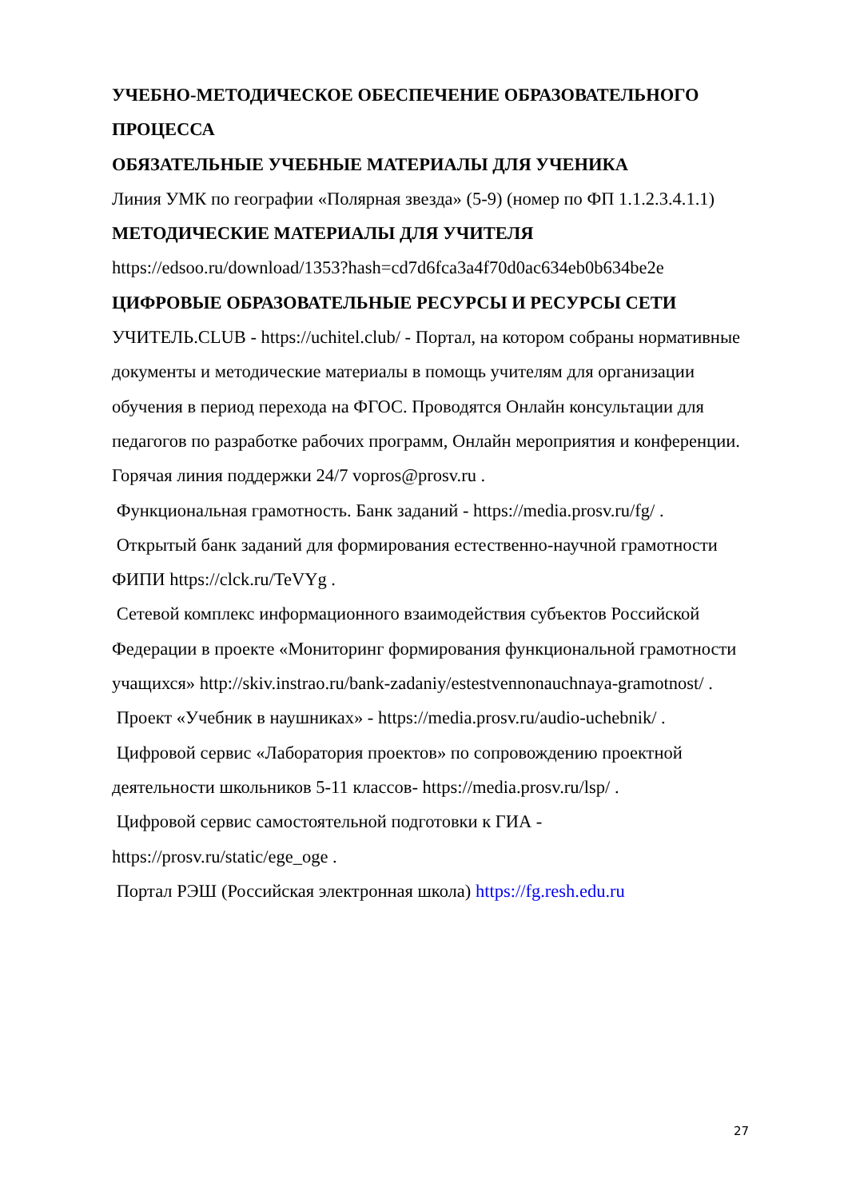УЧЕБНО-МЕТОДИЧЕСКОЕ ОБЕСПЕЧЕНИЕ ОБРАЗОВАТЕЛЬНОГО ПРОЦЕССА
ОБЯЗАТЕЛЬНЫЕ УЧЕБНЫЕ МАТЕРИАЛЫ ДЛЯ УЧЕНИКА
Линия УМК по географии «Полярная звезда» (5-9) (номер по ФП 1.1.2.3.4.1.1)
МЕТОДИЧЕСКИЕ МАТЕРИАЛЫ ДЛЯ УЧИТЕЛЯ
https://edsoo.ru/download/1353?hash=cd7d6fca3a4f70d0ac634eb0b634be2e
ЦИФРОВЫЕ ОБРАЗОВАТЕЛЬНЫЕ РЕСУРСЫ И РЕСУРСЫ СЕТИ
УЧИТЕЛЬ.CLUB - https://uchitel.club/ - Портал, на котором собраны нормативные документы и методические материалы в помощь учителям для организации обучения в период перехода на ФГОС. Проводятся Онлайн консультации для педагогов по разработке рабочих программ, Онлайн мероприятия и конференции. Горячая линия поддержки 24/7 vopros@prosv.ru .
Функциональная грамотность. Банк заданий - https://media.prosv.ru/fg/ .
Открытый банк заданий для формирования естественно-научной грамотности ФИПИ https://clck.ru/TeVYg .
Сетевой комплекс информационного взаимодействия субъектов Российской Федерации в проекте «Мониторинг формирования функциональной грамотности учащихся» http://skiv.instrao.ru/bank-zadaniy/estestvennonauchnaya-gramotnost/ .
Проект «Учебник в наушниках» - https://media.prosv.ru/audio-uchebnik/ .
Цифровой сервис «Лаборатория проектов» по сопровождению проектной деятельности школьников 5-11 классов- https://media.prosv.ru/lsp/ .
Цифровой сервис самостоятельной подготовки к ГИА - https://prosv.ru/static/ege_oge .
Портал РЭШ (Российская электронная школа) https://fg.resh.edu.ru
27